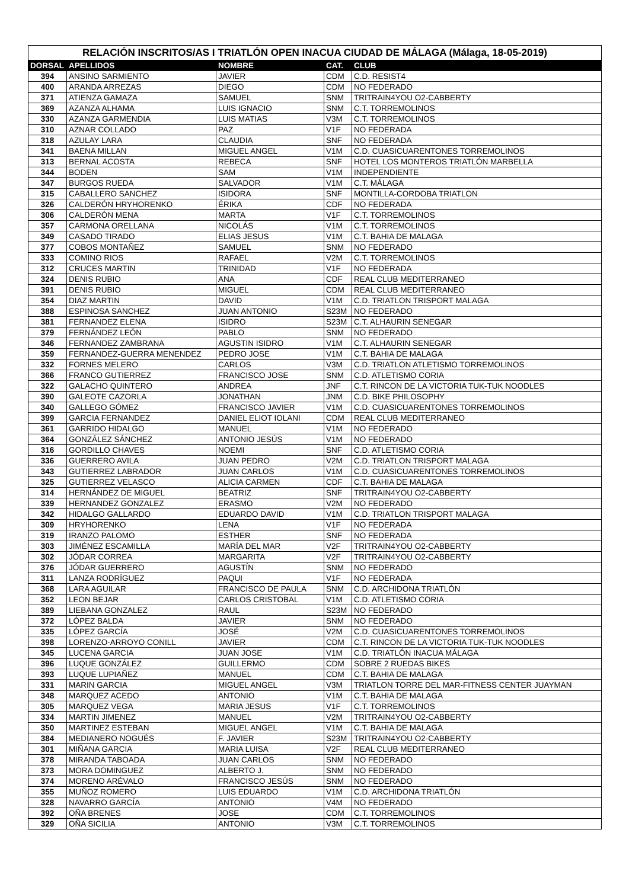RELACIÓN INSCRITOS/AS I TRIATLÓN OPEN INACUA CIUDAD DE MÁLAGA (Málaga, 18-05-2019)
| DORSAL | APELLIDOS | NOMBRE | CAT. | CLUB |
| --- | --- | --- | --- | --- |
| 394 | ANSINO SARMIENTO | JAVIER | CDM | C.D. RESIST4 |
| 400 | ARANDA ARREZAS | DIEGO | CDM | NO FEDERADO |
| 371 | ATIENZA GAMAZA | SAMUEL | SNM | TRITRAIN4YOU O2-CABBERTY |
| 369 | AZANZA ALHAMA | LUIS IGNACIO | SNM | C.T. TORREMOLINOS |
| 330 | AZANZA GARMENDIA | LUIS MATIAS | V3M | C.T. TORREMOLINOS |
| 310 | AZNAR COLLADO | PAZ | V1F | NO FEDERADA |
| 318 | AZULAY LARA | CLAUDIA | SNF | NO FEDERADA |
| 341 | BAENA MILLAN | MIGUEL ANGEL | V1M | C.D. CUASICUARENTONES TORREMOLINOS |
| 313 | BERNAL ACOSTA | REBECA | SNF | HOTEL LOS MONTEROS TRIATLÓN MARBELLA |
| 344 | BODEN | SAM | V1M | INDEPENDIENTE |
| 347 | BURGOS RUEDA | SALVADOR | V1M | C.T. MÁLAGA |
| 315 | CABALLERO SANCHEZ | ISIDORA | SNF | MONTILLA-CORDOBA TRIATLON |
| 326 | CALDERÓN HRYHORENKO | ÉRIKA | CDF | NO FEDERADA |
| 306 | CALDERÓN MENA | MARTA | V1F | C.T. TORREMOLINOS |
| 357 | CARMONA ORELLANA | NICOLÁS | V1M | C.T. TORREMOLINOS |
| 349 | CASADO TIRADO | ELIAS JESUS | V1M | C.T. BAHIA DE MALAGA |
| 377 | COBOS MONTAÑEZ | SAMUEL | SNM | NO FEDERADO |
| 333 | COMINO RIOS | RAFAEL | V2M | C.T. TORREMOLINOS |
| 312 | CRUCES MARTIN | TRINIDAD | V1F | NO FEDERADA |
| 324 | DENIS RUBIO | ANA | CDF | REAL CLUB MEDITERRANEO |
| 391 | DENIS RUBIO | MIGUEL | CDM | REAL CLUB MEDITERRANEO |
| 354 | DIAZ MARTIN | DAVID | V1M | C.D. TRIATLON TRISPORT MALAGA |
| 388 | ESPINOSA SANCHEZ | JUAN ANTONIO | S23M | NO FEDERADO |
| 381 | FERNANDEZ ELENA | ISIDRO | S23M | C.T. ALHAURIN SENEGAR |
| 379 | FERNÁNDEZ LEÓN | PABLO | SNM | NO FEDERADO |
| 346 | FERNANDEZ ZAMBRANA | AGUSTIN ISIDRO | V1M | C.T. ALHAURIN SENEGAR |
| 359 | FERNANDEZ-GUERRA MENENDEZ | PEDRO JOSE | V1M | C.T. BAHIA DE MALAGA |
| 332 | FORNES MELERO | CARLOS | V3M | C.D. TRIATLON ATLETISMO TORREMOLINOS |
| 366 | FRANCO GUTIERREZ | FRANCISCO JOSE | SNM | C.D. ATLETISMO CORIA |
| 322 | GALACHO QUINTERO | ANDREA | JNF | C.T. RINCON DE LA VICTORIA TUK-TUK NOODLES |
| 390 | GALEOTE CAZORLA | JONATHAN | JNM | C.D. BIKE PHILOSOPHY |
| 340 | GALLEGO GÓMEZ | FRANCISCO JAVIER | V1M | C.D. CUASICUARENTONES TORREMOLINOS |
| 399 | GARCIA FERNANDEZ | DANIEL ELIOT IOLANI | CDM | REAL CLUB MEDITERRANEO |
| 361 | GARRIDO HIDALGO | MANUEL | V1M | NO FEDERADO |
| 364 | GONZÁLEZ SÁNCHEZ | ANTONIO JESÚS | V1M | NO FEDERADO |
| 316 | GORDILLO CHAVES | NOEMI | SNF | C.D. ATLETISMO CORIA |
| 336 | GUERRERO AVILA | JUAN PEDRO | V2M | C.D. TRIATLON TRISPORT MALAGA |
| 343 | GUTIERREZ LABRADOR | JUAN CARLOS | V1M | C.D. CUASICUARENTONES TORREMOLINOS |
| 325 | GUTIERREZ VELASCO | ALICIA CARMEN | CDF | C.T. BAHIA DE MALAGA |
| 314 | HERNÁNDEZ DE MIGUEL | BEATRIZ | SNF | TRITRAIN4YOU O2-CABBERTY |
| 339 | HERNANDEZ GONZALEZ | ERASMO | V2M | NO FEDERADO |
| 342 | HIDALGO GALLARDO | EDUARDO DAVID | V1M | C.D. TRIATLON TRISPORT MALAGA |
| 309 | HRYHORENKO | LENA | V1F | NO FEDERADA |
| 319 | IRANZO PALOMO | ESTHER | SNF | NO FEDERADA |
| 303 | JIMÉNEZ ESCAMILLA | MARÍA DEL MAR | V2F | TRITRAIN4YOU O2-CABBERTY |
| 302 | JÓDAR CORREA | MARGARITA | V2F | TRITRAIN4YOU O2-CABBERTY |
| 376 | JÓDAR GUERRERO | AGUSTÍN | SNM | NO FEDERADO |
| 311 | LANZA RODRÍGUEZ | PAQUI | V1F | NO FEDERADA |
| 368 | LARA AGUILAR | FRANCISCO DE PAULA | SNM | C.D. ARCHIDONA TRIATLÓN |
| 352 | LEON BEJAR | CARLOS CRISTOBAL | V1M | C.D. ATLETISMO CORIA |
| 389 | LIEBANA GONZALEZ | RAUL | S23M | NO FEDERADO |
| 372 | LÓPEZ BALDA | JAVIER | SNM | NO FEDERADO |
| 335 | LÓPEZ GARCÍA | JOSÉ | V2M | C.D. CUASICUARENTONES TORREMOLINOS |
| 398 | LORENZO-ARROYO CONILL | JAVIER | CDM | C.T. RINCON DE LA VICTORIA TUK-TUK NOODLES |
| 345 | LUCENA GARCIA | JUAN JOSE | V1M | C.D. TRIATLÓN INACUA MÁLAGA |
| 396 | LUQUE GONZÁLEZ | GUILLERMO | CDM | SOBRE 2 RUEDAS BIKES |
| 393 | LUQUE LUPIAÑEZ | MANUEL | CDM | C.T. BAHIA DE MALAGA |
| 331 | MARIN GARCIA | MIGUEL ANGEL | V3M | TRIATLON TORRE DEL MAR-FITNESS CENTER JUAYMAN |
| 348 | MARQUEZ ACEDO | ANTONIO | V1M | C.T. BAHIA DE MALAGA |
| 305 | MARQUEZ VEGA | MARIA JESUS | V1F | C.T. TORREMOLINOS |
| 334 | MARTIN JIMENEZ | MANUEL | V2M | TRITRAIN4YOU O2-CABBERTY |
| 350 | MARTINEZ ESTEBAN | MIGUEL ANGEL | V1M | C.T. BAHIA DE MALAGA |
| 384 | MEDIANERO NOGUÉS | F. JAVIER | S23M | TRITRAIN4YOU O2-CABBERTY |
| 301 | MIÑANA GARCIA | MARIA LUISA | V2F | REAL CLUB MEDITERRANEO |
| 378 | MIRANDA TABOADA | JUAN CARLOS | SNM | NO FEDERADO |
| 373 | MORA DOMINGUEZ | ALBERTO J. | SNM | NO FEDERADO |
| 374 | MORENO ARÉVALO | FRANCISCO JESÚS | SNM | NO FEDERADO |
| 355 | MUÑOZ ROMERO | LUIS EDUARDO | V1M | C.D. ARCHIDONA TRIATLÓN |
| 328 | NAVARRO GARCÍA | ANTONIO | V4M | NO FEDERADO |
| 392 | OÑA BRENES | JOSE | CDM | C.T. TORREMOLINOS |
| 329 | OÑA SICILIA | ANTONIO | V3M | C.T. TORREMOLINOS |